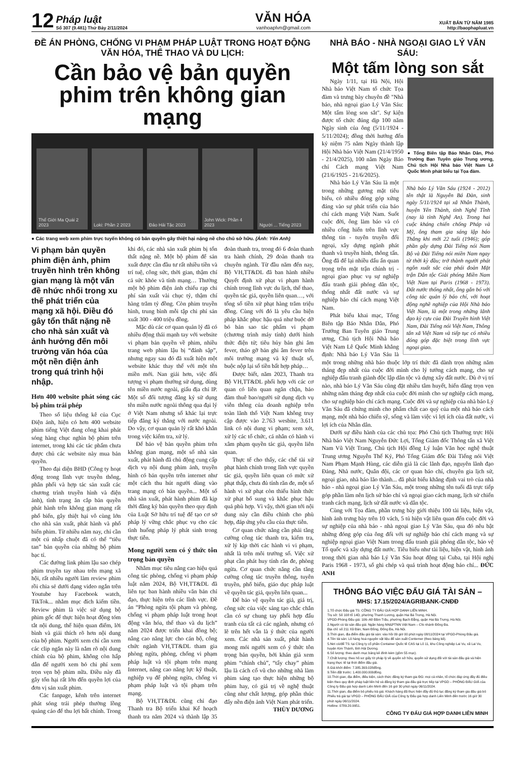12
Pháp luật
Số 307 (9.481) Thứ Bảy 2/11/2024
VĂN HÓA
vanhoaplvn@gmail.com
XUẤT BẢN TỪ NĂM 1985
http://baophapluat.vn
ĐỀ ÁN PHÒNG, CHỐNG VI PHẠM PHÁP LUẬT TRONG HOẠT ĐỘNG VĂN HÓA, THỂ THAO VÀ DU LỊCH:
Cần bảo vệ bản quyền phim trên không gian mạng
Thế Giới Ma Quái 2 2023 Loki: Phần 2 2023 Đảo Hải Tặc 2023 John Wick: Phần 4 2023 Người ... Tiếng 2023
● Các trang web xem phim trực tuyến không có bản quyền gây thiệt hại nặng nề cho chủ sở hữu. (Ảnh: Yến Anh)
Vi phạm bản quyền phim điện ảnh, phim truyền hình trên không gian mạng là một vấn đề nhức nhối trong xu thế phát triển của mạng xã hội. Điều đó gây tổn thất nặng nề cho nhà sản xuất và ảnh hưởng đến môi trường văn hóa của một nền điện ảnh trong quá trình hội nhập.
Hơn 400 website phát sóng các bộ phim trái phép
Theo số liệu thống kê của Cục Điện ảnh, hiện có hơn 400 website phim tiếng Việt đang công khai phát sóng hàng chục nghìn bộ phim trên internet, trong khi các tác phẩm chưa được chủ các website này mua bản quyền.
Theo đại diện BHD (Công ty hoạt động trong lĩnh vực truyền thông, phân phối và hợp tác sản xuất các chương trình truyền hình và điện ảnh), tình trạng ăn cắp bản quyền phát hành trên không gian mạng rất phổ biến, gây thiệt hại vô cùng lớn cho nhà sản xuất, phát hành và phổ biến phim. Từ nhiều năm nay, chỉ cần một cú nhấp chuột đã có thể “tiêu tan” bản quyền của những bộ phim bạc tỉ.
Các đường link phim lậu sao chép phim truyền tay nhau trên mạng xã hội, rất nhiều người làm review phim rồi chia sẻ dưới dạng video ngắn trên Youtube hay Facebook watch, TikTok... nhằm mục đích kiếm tiền. Review phim là việc sử dụng bộ phim gốc để thực hiện hoạt động tóm tắt nội dung, thể hiện quan điểm, lời bình và giải thích rõ hơn nội dung của bộ phim. Người xem chỉ cần xem các clip ngắn này là nắm rõ nội dung chính của bộ phim, không còn hấp dẫn để người xem bỏ chi phí xem trọn vẹn bộ phim nữa. Điều này đã gây tổn hại rất lớn đến quyền lợi của đơn vị sản xuất phim.
Các fanpage, kênh trên internet phát sóng trái phép thường lồng quảng cáo để thu lợi bất chính. Trong khi đó, các nhà sản xuất phim bị tổn thất nặng nề. Một bộ phim để sản xuất được cần đầu tư rất nhiều tiền và trí tuệ, công sức, thời gian, thậm chí cả sức khỏe và tính mạng… Thường một bộ phim điện ảnh chiếu rạp chi phí sản xuất vài chục tỷ, thậm chí hàng trăm tỷ đồng. Còn phim truyền hình, trung bình mỗi tập chi phí sản xuất 300 - 400 triệu đồng.
Mặc dù các cơ quan quản lý đã có nhiều động thái mạnh tay với website vi phạm bản quyền về phim, nhiều trang web phim lậu bị “đánh sập”, nhưng ngay sau đó đã xuất hiện một website khác thay thế với một tên miền mới. Nan giải hơn, việc đối tượng vi phạm thường sử dụng, dùng tên miền nước ngoài, giấu địa chỉ IP. Một số đối tượng đăng ký sử dụng tên miền nước ngoài thông qua đại lý ở Việt Nam nhưng số khác lại trực tiếp đăng ký thẳng với nước ngoài. Do vậy, cơ quan quản lý rất khó khăn trong việc kiểm tra, xử lý.
Để bảo vệ bản quyền phim trên không gian mạng, một số nhà sản xuất, phát hành đã chủ động cung cấp dịch vụ nội dung phim ảnh, truyền hình có bản quyền trên internet như một cách thu hút người dùng vào trang mạng có bản quyền... Một số nhà sản xuất, phát hành phim đã kịp thời đăng ký bản quyền theo quy định của Luật Sở hữu trí tuệ để tạo cơ sở pháp lý vững chắc phục vụ cho các tình huống pháp lý phát sinh trong thực tiễn.
Mong người xem có ý thức tôn trọng bản quyền
Nhằm mục tiêu nâng cao hiệu quả công tác phòng, chống vi phạm pháp luật năm 2024, Bộ VH,TT&DL đã liên tục ban hành nhiều văn bản chỉ đạo, thực hiện trên các lĩnh vực. Đề án “Phòng ngừa tội phạm và phòng, chống vi phạm pháp luật trong hoạt động văn hóa, thể thao và du lịch” năm 2024 được triển khai đồng bộ; nâng cao năng lực cho cán bộ, công chức ngành VH,TT&DL tham gia phòng ngừa, phòng, chống vi phạm pháp luật và tội phạm trên mạng Internet, nâng cao năng lực kỹ thuật, nghiệp vụ để phòng ngừa, chống vi phạm pháp luật và tội phạm trên mạng.
Bộ VH,TT&DL cũng chỉ đạo Thanh tra Bộ triển khai Kế hoạch thanh tra năm 2024 và thành lập 35 đoàn thanh tra, trong đó 6 đoàn thanh tra hành chính, 29 đoàn thanh tra chuyên ngành. Từ đầu năm đến nay, Bộ VH,TT&DL đã ban hành nhiều Quyết định xử phạt vi phạm hành chính trong lĩnh vực du lịch, thể thao, quyền tác giả, quyền liên quan…, với tổng số tiền xử phạt hàng trăm triệu đồng. Cùng với đó là yêu cầu biện pháp khắc phục hậu quả như buộc dỡ bỏ bản sao tác phẩm vi phạm (chương trình máy tính) dưới hình thức điện tử; tiêu hủy bản ghi âm fever, tháo gỡ bản ghi âm fever trên môi trường mạng và kỹ thuật số, buộc nộp lại số tiền bất hợp pháp…
Được biết, năm 2023, Thanh tra Bộ VH,TT&DL phối hợp với các cơ quan có liên quan ngăn chặn, bảo đảm thuê bao/người sử dụng dịch vụ viễn thông của doanh nghiệp trên toàn lãnh thổ Việt Nam không truy cập được vào 2.763 wesbite, 3.611 link có nội dung vi phạm; xem xét, xử lý các tổ chức, cá nhân có hành vi xâm phạm quyền tác giả, quyền liên quan.
Thực tế cho thấy, các chế tài xử phạt hành chính trong lĩnh vực quyền tác giả, quyền liên quan có mức xử phạt thấp, chưa đủ tính răn đe, một số hành vi xử phạt còn thiếu hình thức xử phạt bổ sung và khắc phục hậu quả phù hợp. Vì vậy, thời gian tới nội dung này cần điều chỉnh cho phù hợp, đáp ứng yêu cầu của thực tiễn.
Cơ quan chức năng cần phải tăng cường công tác thanh tra, kiểm tra, xử lý kịp thời các hành vi vi phạm, nhất là trên môi trường số. Việc xử phạt cần phát huy tính răn đe, phòng ngừa. Cơ quan chức năng cần tăng cường công tác truyền thông, tuyên truyền, phổ biến, giáo dục pháp luật về quyền tác giả, quyền liên quan...
Để bảo vệ quyền tác giả, giá trị, công sức của việc sáng tạo chắc chắn cần có sự chung tay phối hợp đấu tranh của tất cả các ngành, nhưng có lẽ trên hết vẫn là ý thức của người xem. Các nhà sản xuất, phát hành mong mỏi người xem có ý thức tôn trọng bản quyền, bởi khán giả xem phim “chính chủ”, “tẩy chay” phim lậu là cách cổ vũ cho những nhà làm phim sáng tạo thực hiện những bộ phim hay, có giá trị về nghệ thuật cũng như chất lượng, góp phần thúc đẩy nền điện ảnh Việt Nam phát triển.
THÙY DƯƠNG
NHÀ BÁO - NHÀ NGOẠI GIAO LÝ VĂN SÁU:
Một tấm lòng son sắt
● Tổng Biên tập Báo Nhân Dân, Phó Trưởng Ban Tuyên giáo Trung ương, Chủ tịch Hội Nhà báo Việt Nam Lê Quốc Minh phát biểu tại Tọa đàm.
Nhà báo Lý Văn Sáu (1924 - 2012) tên thật là Nguyễn Bá Đàn, sinh ngày 5/11/1924 tại xã Nhân Thành, huyện Yên Thành, tỉnh Nghệ Tĩnh (nay là tỉnh Nghệ An). Trong hai cuộc kháng chiến chống Pháp và Mỹ, ông tham gia sáng lập báo Thắng khi mới 22 tuổi (1946); góp phần gây dựng Đài Tiếng nói Nam Bộ và Đài Tiếng nói miền Nam ngay từ thời kỳ đầu; trở thành người phát ngôn xuất sắc của phái đoàn Mặt trận Dân tộc Giải phóng Miền Nam Việt Nam tại Paris (1968 - 1973). Đất nước thống nhất, ông gắn bó với công tác quản lý báo chí, với hoạt động nghề nghiệp của Hội Nhà báo Việt Nam, là một trong những lãnh đạo kỳ cựu của Đài Truyền hình Việt Nam, Đài Tiếng nói Việt Nam, Thông tấn xã Việt Nam và tiếp tục có nhiều đóng góp đặc biệt trong lĩnh vực ngoại giao.
Ngày 1/11, tại Hà Nội, Hội Nhà báo Việt Nam tổ chức Tọa đàm và trưng bày chuyên đề "Nhà báo, nhà ngoại giao Lý Văn Sáu: Một tấm lòng son sắt". Sự kiện được tổ chức đúng dịp 100 năm Ngày sinh của ông (5/11/1924 - 5/11/2024); đồng thời hướng đến kỷ niệm 75 năm Ngày thành lập Hội Nhà báo Việt Nam (21/4/1950 - 21/4/2025), 100 năm Ngày Báo chí Cách mạng Việt Nam (21/6/1925 - 21/6/2025).
Nhà báo Lý Văn Sáu là một trong những gương mặt tiêu biểu, có nhiều đóng góp xứng đáng vào sự phát triển của báo chí cách mạng Việt Nam. Suốt cuộc đời, ông làm báo và có nhiều cống hiến trên lĩnh vực thông tin - tuyên truyền đối ngoại, xây dựng ngành phát thanh và truyền hình, thông tấn. Ông đã để lại nhiều dấu ấn quan trọng trên mặt trận chính trị - ngoại giao phục vụ sự nghiệp đấu tranh giải phóng dân tộc, thống nhất đất nước và sự nghiệp báo chí cách mạng Việt Nam.
Phát biểu khai mạc, Tổng Biên tập Báo Nhân Dân, Phó Trưởng Ban Tuyên giáo Trung ương, Chủ tịch Hội Nhà báo Việt Nam Lê Quốc Minh khẳng định: Nhà báo Lý Văn Sáu là một trong những nhà báo thuộc lớp trí thức đã dành trọn những năm tháng đẹp nhất của cuộc đời mình cho lý tưởng cách mạng, cho sự nghiệp đấu tranh giành độc lập dân tộc và dựng xây đất nước. Dù ở vị trí nào, nhà báo Lý Văn Sáu cũng đặt nhiều tâm huyết, hiến dâng trọn vẹn những năm tháng đẹp nhất của cuộc đời mình cho sự nghiệp cách mạng, cho sự nghiệp báo chí cách mạng. Cuộc đời và sự nghiệp của nhà báo Lý Văn Sáu đã chứng minh cho phẩm chất cao quý của một nhà báo cách mạng, một nhà báo chiến sỹ, sống và làm việc vì lợi ích của đất nước, vì lợi ích của Nhân dân.
Dưới sự điều hành của các chủ tọa: Phó Chủ tịch Thường trực Hội Nhà báo Việt Nam Nguyễn Đức Lợi, Tổng Giám đốc Thông tấn xã Việt Nam Vũ Việt Trang, Chủ tịch Hội đồng Lý luận Văn học nghệ thuật Trung ương Nguyễn Thế Kỷ, Phó Tổng Giám đốc Đài Tiếng nói Việt Nam Phạm Mạnh Hùng, các diễn giả là các lãnh đạo, nguyên lãnh đạo Đảng, Nhà nước, Quân đội, các cơ quan báo chí, chuyên gia lịch sử, ngoại giao, nhà báo lão thành... đã phát biểu khẳng định vai trò của nhà báo - nhà ngoại giao Lý Văn Sáu, một trong những tên tuổi đã trực tiếp góp phần làm nên lịch sử báo chí và ngoại giao cách mạng, lịch sử chiến tranh cách mạng, lịch sử đất nước và dân tộc.
Cùng với Tọa đàm, phần trưng bày giới thiệu 100 tài liệu, hiện vật, hình ảnh trưng bày trên 10 vách, 5 tủ hiện vật liên quan đến cuộc đời và sự nghiệp của nhà báo - nhà ngoại giao Lý Văn Sáu, qua đó nêu bật những đóng góp của ông đối với sự nghiệp báo chí cách mạng và sự nghiệp ngoại giao Việt Nam trong đấu tranh giải phóng dân tộc, bảo vệ Tổ quốc và xây dựng đất nước. Tiêu biểu như tài liệu, hiện vật, hình ảnh trong thời gian nhà báo Lý Văn Sáu hoạt động tại Cuba, tại Hội nghị Paris 1968 - 1973, sổ ghi chép và quá trình hoạt động báo chí... ĐỨC ANH
THÔNG BÁO VIỆC ĐẤU GIÁ TÀI SẢN –
MHS: 17.15/2024/AGRIBANK-CNĐĐ
1.Tổ chức Đấu giá TS: CÔNG TY ĐẤU GIÁ HỢP DANH LIÊN MINH.
Trụ sở: Số 108 tổ 14D, phường Thanh Lương, quận Hai Bà Trưng, Hà Nội.
VPGD-Phòng Đấu giá: 106–A8 Đầm Trấu, phường Bạch Đằng, quận Hai Bà Trưng, Hà Nội.
2.Người có tài sản đấu giá: Ngân hàng NN&PTNN Việt Nam – Chi nhánh Đống Đa.
Địa chỉ: số 211 Xã Đàn, Nam Đồng, Đống Đa, Hà Nội.
3.Thời gian, địa điểm đấu giá tài sản: vào hồi 09 giờ 00 phút ngày 08/11/2024 tại VPGD-Phòng Đấu giá.
4.Tên tài sản: Lô hàng hoá nguyên vật liệu để sản xuất Conterner (theo bảng kê).
5.Nơi có/để TS: tại Công ty cổ phần Container Quốc tế CAS tại Lô 11, khu Công nghiệp Lai Vu, xã Lai Vu, huyện Kim Thành, tỉnh Hải Dương.
6.Số lượng: theo danh mục bảng kê đính kèm (gồm 55 mục).
7.Chất lượng: theo hồ sơ giấy tờ pháp lý về quyền sở hữu, quyền sử dụng đối với tài sản đấu giá và hiện trạng thực tế tại thời điểm đấu giá.
8.Giá khởi điểm: 7.385.393.028đồng.
9.Tiền đặt trước: 1.400.000.000đồng.
10.Thời gian, địa điểm, điều kiện, cách thức đăng ký tham gia ĐG: mọi cá nhân, tổ chức đáp ứng đầy đủ điều kiện theo quy định pháp luật liên hệ và đăng ký tham gia đấu giá trực tiếp tại VPGD – PHÒNG ĐẤU GIÁ của Công ty Đấu giá hợp danh Liên Minh đến 16 giờ 30 phút ngày 06/11/2024.
11.Thời gian, địa điểm bỏ phiếu trả giá: Khách hàng đã thực hiện đầy đủ thủ tục đăng ký tham gia đấu giá bỏ Phiếu trả giá tại VPGD – PHÒNG ĐẤU GIÁ của Công ty Đấu giá hợp danh Liên Minh đến trước 16 giờ 30 phút ngày 06/11/2024.
Hotline: 0789.20.9951.
CÔNG TY ĐẤU GIÁ HỢP DANH LIÊN MINH